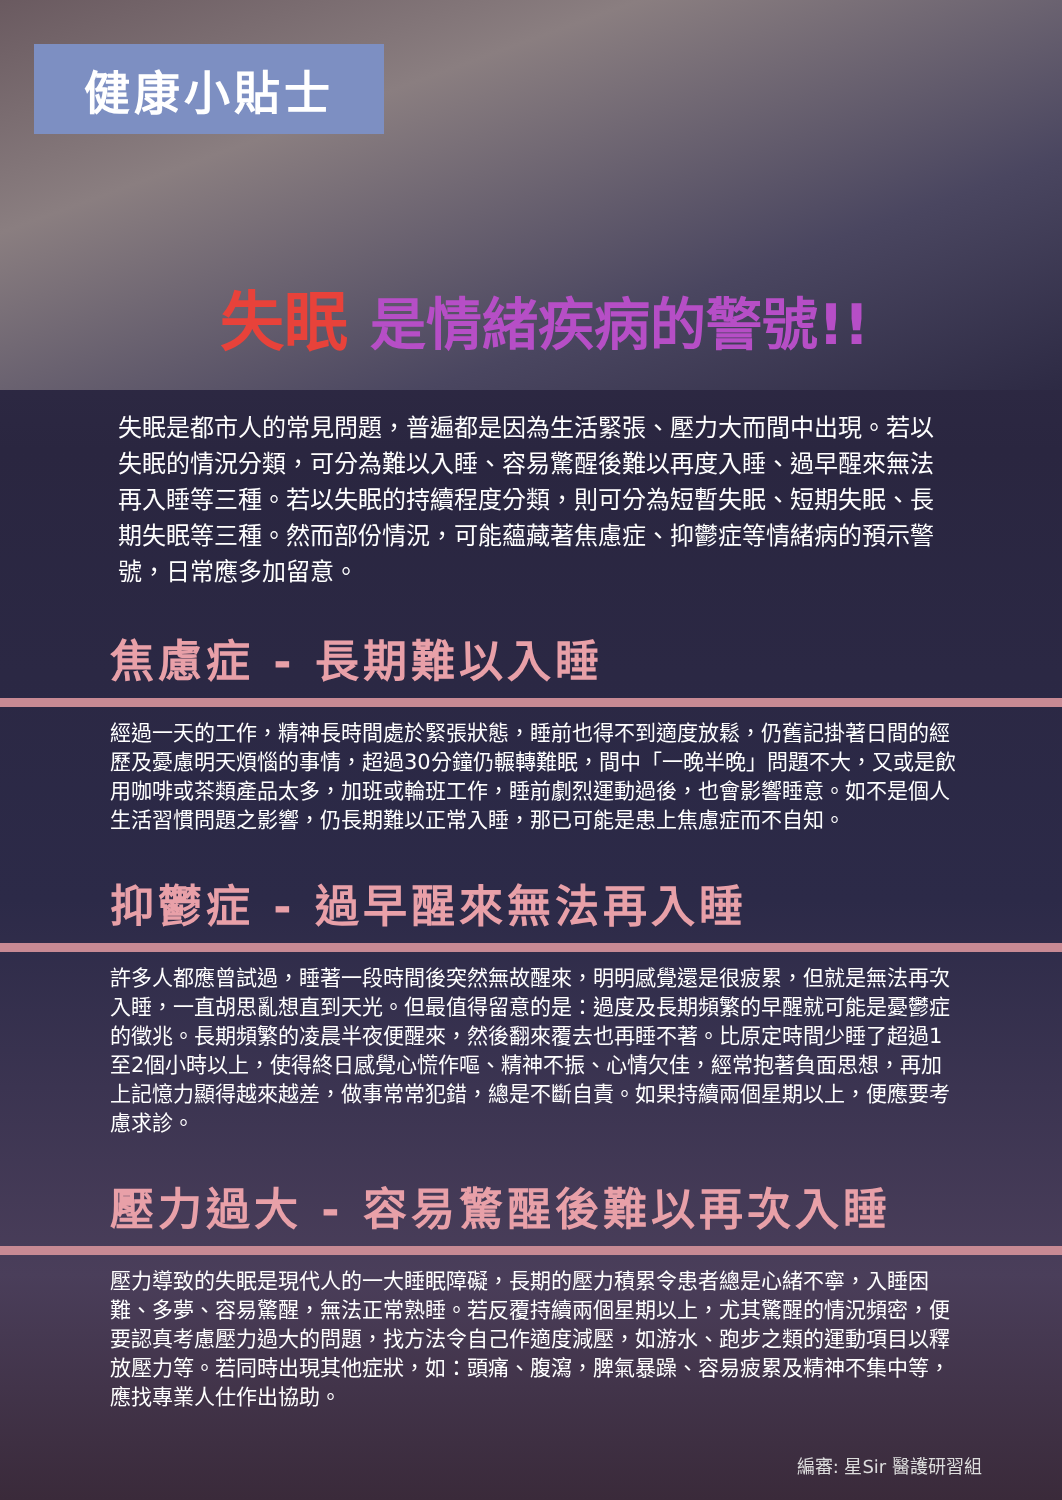健康小貼士
失眠 是情緒疾病的警號!!
失眠是都市人的常見問題，普遍都是因為生活緊張、壓力大而間中出現。若以失眠的情況分類，可分為難以入睡、容易驚醒後難以再度入睡、過早醒來無法再入睡等三種。若以失眠的持續程度分類，則可分為短暫失眠、短期失眠、長期失眠等三種。然而部份情況，可能蘊藏著焦慮症、抑鬱症等情緒病的預示警號，日常應多加留意。
焦慮症 - 長期難以入睡
經過一天的工作，精神長時間處於緊張狀態，睡前也得不到適度放鬆，仍舊記掛著日間的經歷及憂慮明天煩惱的事情，超過30分鐘仍輾轉難眠，間中「一晚半晚」問題不大，又或是飲用咖啡或茶類產品太多，加班或輪班工作，睡前劇烈運動過後，也會影響睡意。如不是個人生活習慣問題之影響，仍長期難以正常入睡，那已可能是患上焦慮症而不自知。
抑鬱症 - 過早醒來無法再入睡
許多人都應曾試過，睡著一段時間後突然無故醒來，明明感覺還是很疲累，但就是無法再次入睡，一直胡思亂想直到天光。但最值得留意的是：過度及長期頻繁的早醒就可能是憂鬱症的徵兆。長期頻繁的凌晨半夜便醒來，然後翻來覆去也再睡不著。比原定時間少睡了超過1至2個小時以上，使得終日感覺心慌作嘔、精神不振、心情欠佳，經常抱著負面思想，再加上記憶力顯得越來越差，做事常常犯錯，總是不斷自責。如果持續兩個星期以上，便應要考慮求診。
壓力過大 - 容易驚醒後難以再次入睡
壓力導致的失眠是現代人的一大睡眠障礙，長期的壓力積累令患者總是心緒不寧，入睡困難、多夢、容易驚醒，無法正常熟睡。若反覆持續兩個星期以上，尤其驚醒的情況頻密，便要認真考慮壓力過大的問題，找方法令自己作適度減壓，如游水、跑步之類的運動項目以釋放壓力等。若同時出現其他症狀，如：頭痛、腹瀉，脾氣暴躁、容易疲累及精神不集中等，應找專業人仕作出協助。
編審: 星Sir 醫護研習組